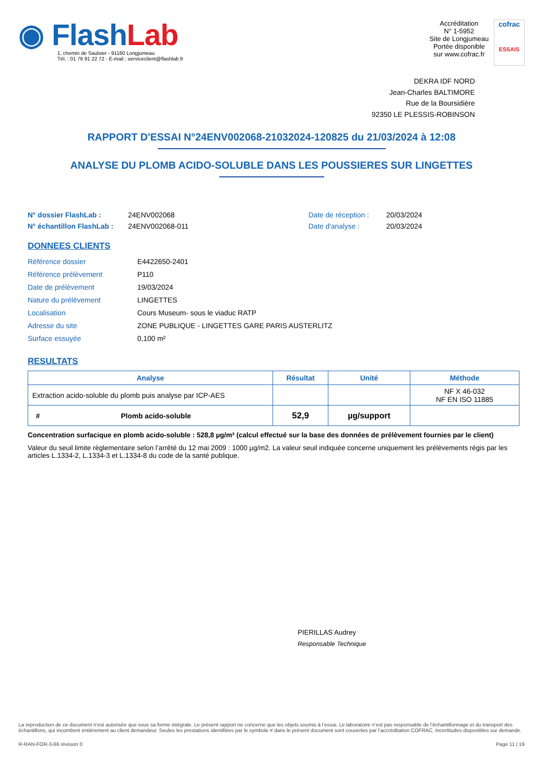◉ Flash Lab
1, chemin de Saulxier - 91160 Longjumeau
Tél. : 01 76 91 22 72 - E-mail : serviceclient@flashlab.fr
Accréditation
N° 1-5952
Site de Longjumeau
Portée disponible
sur www.cofrac.fr
cofrac
ESSAIS
DEKRA IDF NORD
Jean-Charles BALTIMORE
Rue de la Boursidière
92350 LE PLESSIS-ROBINSON
RAPPORT D'ESSAI N°24ENV002068-21032024-120825 du 21/03/2024 à 12:08
ANALYSE DU PLOMB ACIDO-SOLUBLE DANS LES POUSSIERES SUR LINGETTES
N° dossier FlashLab : 24ENV002068 Date de réception : 20/03/2024 N° échantillon FlashLab : 24ENV002068-011 Date d'analyse : 20/03/2024
DONNEES CLIENTS
Référence dossier E4422650-2401 Référence prélèvement P110 Date de prélèvement 19/03/2024 Nature du prélèvement LINGETTES Localisation Cours Museum- sous le viaduc RATP Adresse du site ZONE PUBLIQUE - LINGETTES GARE PARIS AUSTERLITZ Surface essuyée 0,100 m²
RESULTATS
| Analyse | Résultat | Unité | Méthode |
| --- | --- | --- | --- |
| Extraction acido-soluble du plomb puis analyse par ICP-AES | | | NF X 46-032 NF EN ISO 11885 |
| # Plomb acido-soluble | 52,9 | µg/support | |
Concentration surfacique en plomb acido-soluble : 528,8 µg/m² (calcul effectué sur la base des données de prélèvement fournies par le client)
Valeur du seuil limite règlementaire selon l’arrêté du 12 mai 2009 : 1000 µg/m2. La valeur seuil indiquée concerne uniquement les prélèvements régis par les articles L.1334-2, L.1334-3 et L.1334-8 du code de la santé publique.
PIERILLAS Audrey
Responsable Technique
La reproduction de ce document n’est autorisée que sous sa forme intégrale. Le présent rapport ne concerne que les objets soumis à l’essai. Le laboratoire n’est pas responsable de l’échantillonnage et du transport des échantillons, qui incombent entièrement au client demandeur. Seules les prestations identifiées par le symbole # dans le présent document sont couvertes par l’accréditation COFRAC. Incertitudes disponibles sur demande.
R-RAN-FOR-3-66 révision 0 Page 11 | 19